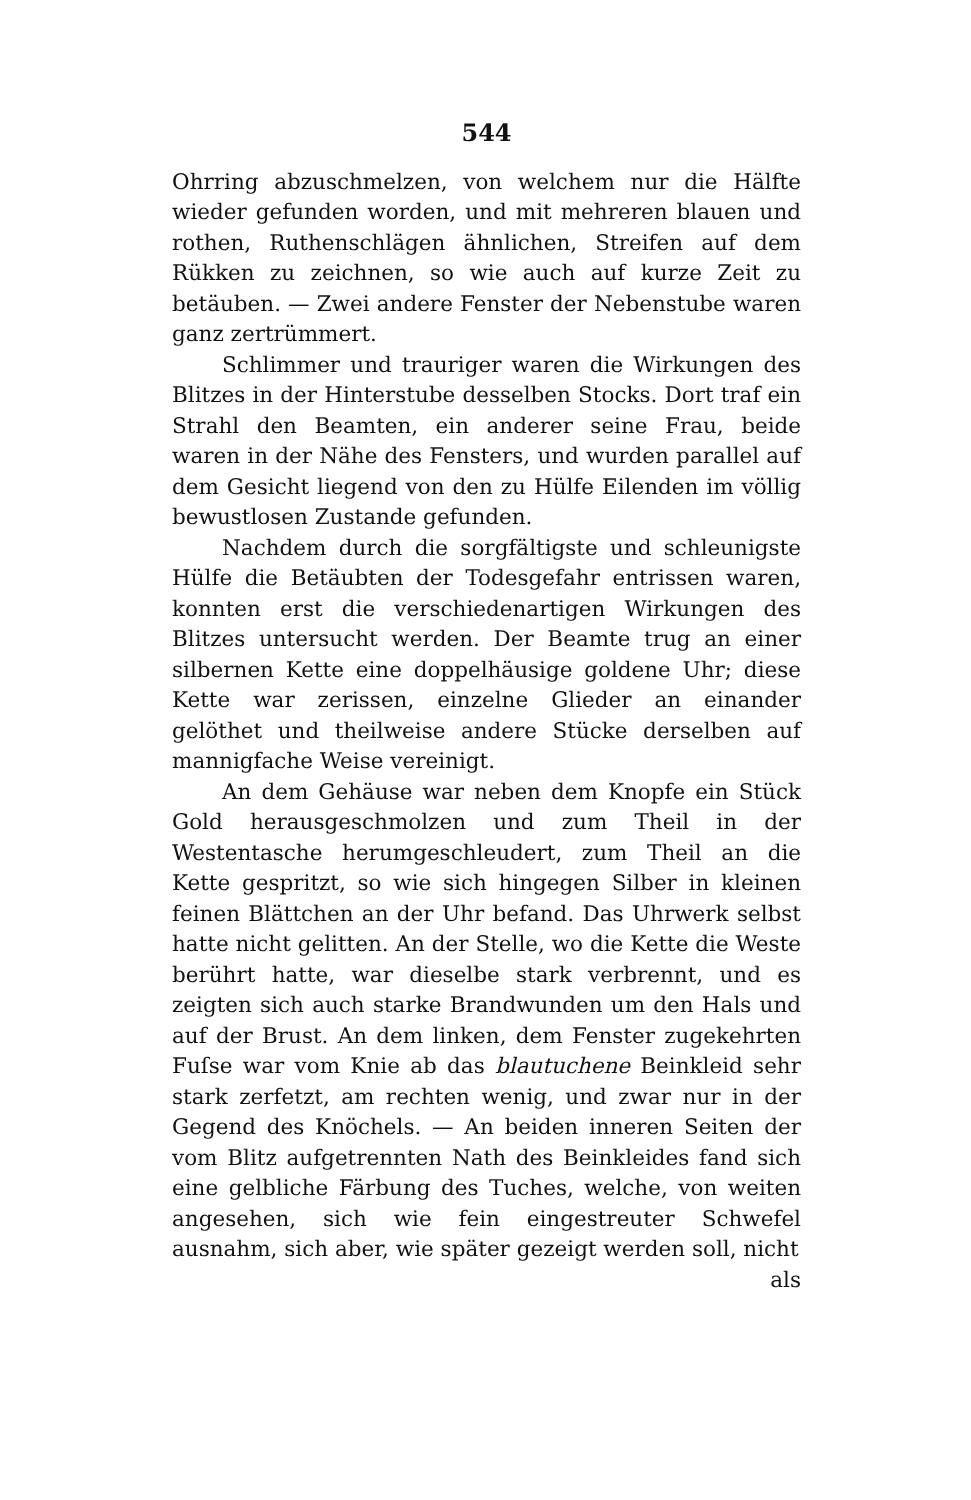544
Ohrring abzuschmelzen, von welchem nur die Hälfte wieder gefunden worden, und mit mehreren blauen und rothen, Ruthenschlägen ähnlichen, Streifen auf dem Rükken zu zeichnen, so wie auch auf kurze Zeit zu betäuben. — Zwei andere Fenster der Nebenstube waren ganz zertrümmert.
Schlimmer und trauriger waren die Wirkungen des Blitzes in der Hinterstube desselben Stocks. Dort traf ein Strahl den Beamten, ein anderer seine Frau, beide waren in der Nähe des Fensters, und wurden parallel auf dem Gesicht liegend von den zu Hülfe Eilenden im völlig bewustlosen Zustande gefunden.
Nachdem durch die sorgfältigste und schleunigste Hülfe die Betäubten der Todesgefahr entrissen waren, konnten erst die verschiedenartigen Wirkungen des Blitzes untersucht werden. Der Beamte trug an einer silbernen Kette eine doppelhäusige goldene Uhr; diese Kette war zerissen, einzelne Glieder an einander gelöthet und theilweise andere Stücke derselben auf mannigfache Weise vereinigt.
An dem Gehäuse war neben dem Knopfe ein Stück Gold herausgeschmolzen und zum Theil in der Westentasche herumgeschleudert, zum Theil an die Kette gespritzt, so wie sich hingegen Silber in kleinen feinen Blättchen an der Uhr befand. Das Uhrwerk selbst hatte nicht gelitten. An der Stelle, wo die Kette die Weste berührt hatte, war dieselbe stark verbrennt, und es zeigten sich auch starke Brandwunden um den Hals und auf der Brust. An dem linken, dem Fenster zugekehrten Fuſse war vom Knie ab das blautuchene Beinkleid sehr stark zerfetzt, am rechten wenig, und zwar nur in der Gegend des Knöchels. — An beiden inneren Seiten der vom Blitz aufgetrennten Nath des Beinkleides fand sich eine gelbliche Färbung des Tuches, welche, von weiten angesehen, sich wie fein eingestreuter Schwefel ausnahm, sich aber, wie später gezeigt werden soll, nicht
als